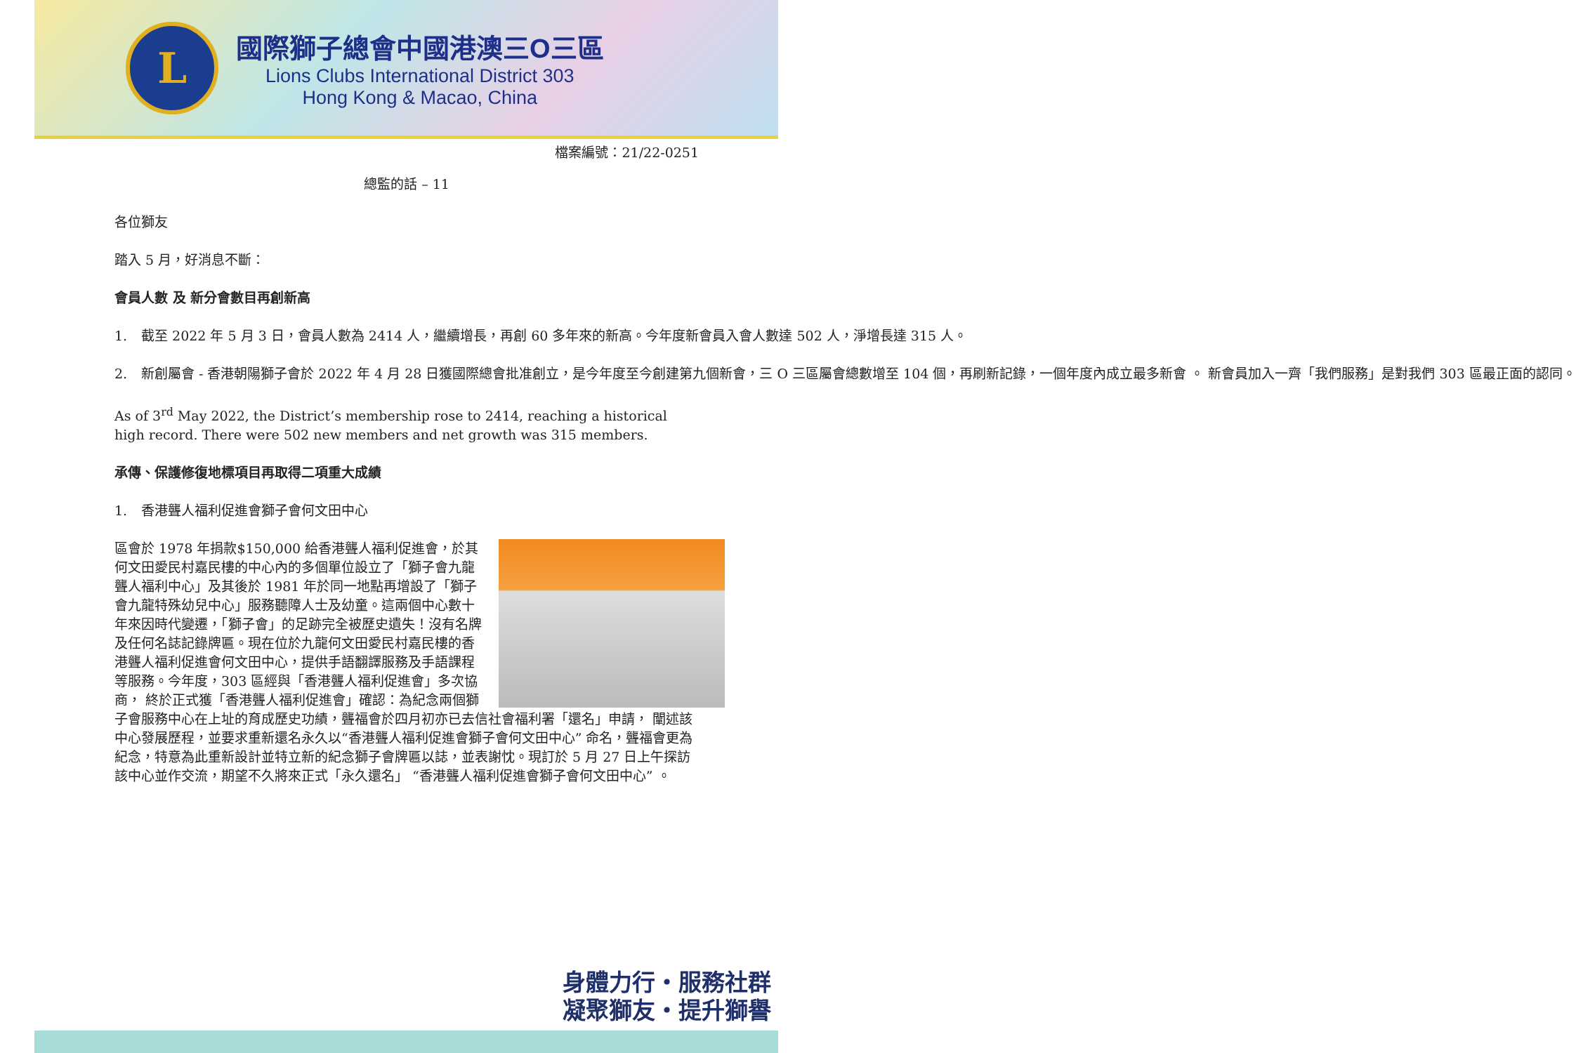L
國際獅子總會中國港澳三O三區
Lions Clubs International District 303
Hong Kong & Macao, China
檔案編號：21/22-0251
總監的話 – 11
各位獅友
踏入 5 月，好消息不斷：
會員人數 及 新分會數目再創新高
1. 截至 2022 年 5 月 3 日，會員人數為 2414 人，繼續增長，再創 60 多年來的新高。今年度新會員入會人數達 502 人，淨增長達 315 人。
2. 新創屬會 - 香港朝陽獅子會於 2022 年 4 月 28 日獲國際總會批准創立，是今年度至今創建第九個新會，三 O 三區屬會總數增至 104 個，再刷新記錄，一個年度內成立最多新會 。 新會員加入一齊「我們服務」是對我們 303 區最正面的認同。
As of 3<sup>rd</sup> May 2022, the District’s membership rose to 2414, reaching a historical high record. There were 502 new members and net growth was 315 members.
承傳、保護修復地標項目再取得二項重大成績
1. 香港聾人福利促進會獅子會何文田中心
區會於 1978 年捐款$150,000 給香港聾人福利促進會，於其何文田愛民村嘉民樓的中心內的多個單位設立了「獅子會九龍聾人福利中心」及其後於 1981 年於同一地點再增設了「獅子會九龍特殊幼兒中心」服務聽障人士及幼童。這兩個中心數十年來因時代變遷，「獅子會」的足跡完全被歷史遺失！沒有名牌及任何名誌記錄牌匾。現在位於九龍何文田愛民村嘉民樓的香港聾人福利促進會何文田中心，提供手語翻譯服務及手語課程等服務。今年度，303 區經與「香港聾人福利促進會」多次協商， 終於正式獲「香港聾人福利促進會」確認：為紀念兩個獅子會服務中心在上址的育成歷史功績，聾福會於四月初亦已去信社會福利署「還名」申請， 闡述該中心發展歷程，並要求重新還名永久以“香港聾人福利促進會獅子會何文田中心” 命名，聾福會更為紀念，特意為此重新設計並特立新的紀念獅子會牌匾以誌，並表謝忱。現訂於 5 月 27 日上午探訪該中心並作交流，期望不久將來正式「永久還名」 “香港聾人福利促進會獅子會何文田中心” 。
身體力行・服務社群
凝聚獅友・提升獅譽